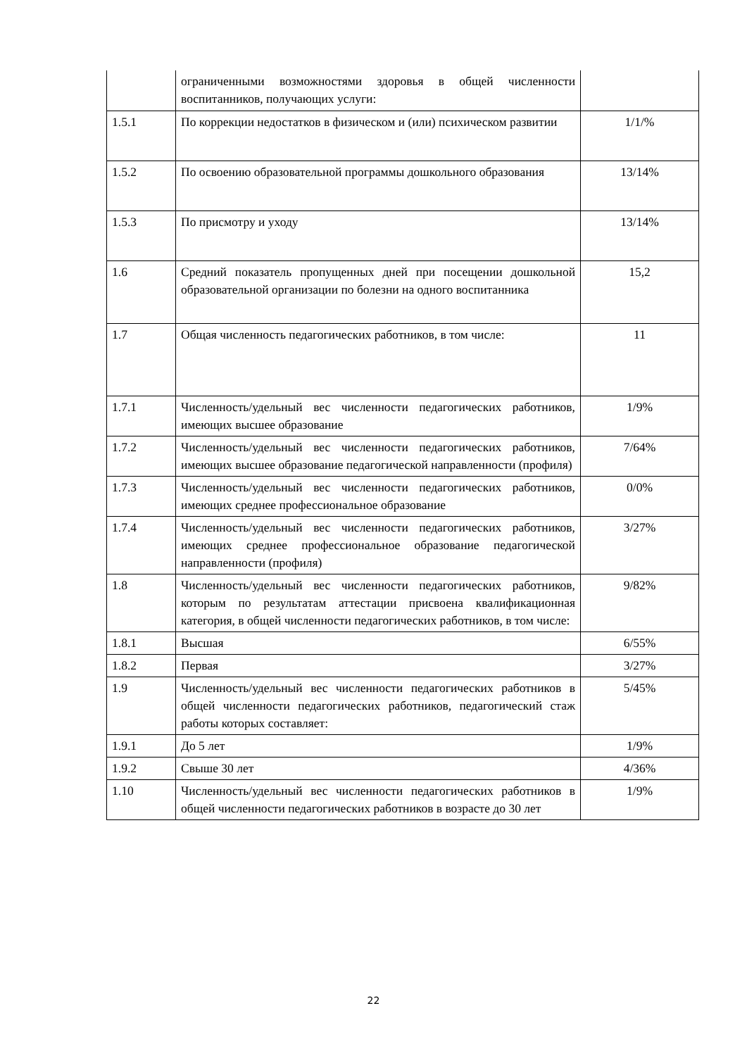| | ограниченными возможностями здоровья в общей численности воспитанников, получающих услуги: | |
| 1.5.1 | По коррекции недостатков в физическом и (или) психическом развитии | 1/1/% |
| 1.5.2 | По освоению образовательной программы дошкольного образования | 13/14% |
| 1.5.3 | По присмотру и уходу | 13/14% |
| 1.6 | Средний показатель пропущенных дней при посещении дошкольной образовательной организации по болезни на одного воспитанника | 15,2 |
| 1.7 | Общая численность педагогических работников, в том числе: | 11 |
| 1.7.1 | Численность/удельный вес численности педагогических работников, имеющих высшее образование | 1/9% |
| 1.7.2 | Численность/удельный вес численности педагогических работников, имеющих высшее образование педагогической направленности (профиля) | 7/64% |
| 1.7.3 | Численность/удельный вес численности педагогических работников, имеющих среднее профессиональное образование | 0/0% |
| 1.7.4 | Численность/удельный вес численности педагогических работников, имеющих среднее профессиональное образование педагогической направленности (профиля) | 3/27% |
| 1.8 | Численность/удельный вес численности педагогических работников, которым по результатам аттестации присвоена квалификационная категория, в общей численности педагогических работников, в том числе: | 9/82% |
| 1.8.1 | Высшая | 6/55% |
| 1.8.2 | Первая | 3/27% |
| 1.9 | Численность/удельный вес численности педагогических работников в общей численности педагогических работников, педагогический стаж работы которых составляет: | 5/45% |
| 1.9.1 | До 5 лет | 1/9% |
| 1.9.2 | Свыше 30 лет | 4/36% |
| 1.10 | Численность/удельный вес численности педагогических работников в общей численности педагогических работников в возрасте до 30 лет | 1/9% |
22